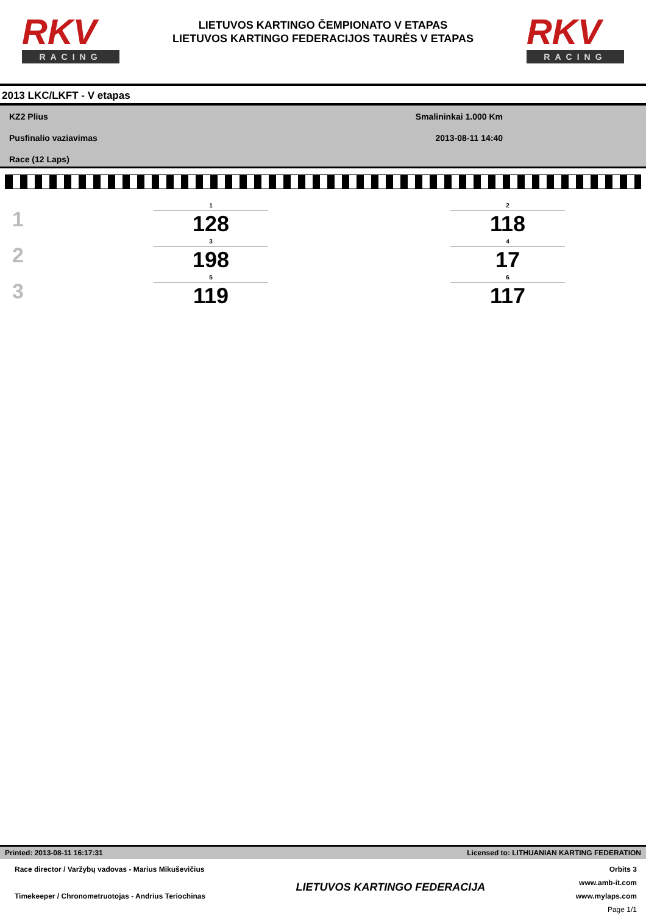RKV
RACING
LIETUVOS KARTINGO ČEMPIONATO V ETAPAS
LIETUVOS KARTINGO FEDERACIJOS TAURĖS V ETAPAS
RKV
RACING
2013 LKC/LKFT - V etapas
KZ2 Plius
Pusfinalio vaziavimas
Race (12 Laps)
Smalininkai 1.000 Km
2013-08-11 14:40
| 1 | 1 128 | | 2 118 |
| 2 | 3 198 | | 4 17 |
| 3 | 5 119 | | 6 117 |
Printed: 2013-08-11 16:17:31 Licensed to: LITHUANIAN KARTING FEDERATION
Race director / Varžybų vadovas - Marius Mikuševičius
Timekeeper / Chronometruotojas - Andrius Teriochinas
LIETUVOS KARTINGO FEDERACIJA
Orbits 3
www.amb-it.com
www.mylaps.com
Page 1/1